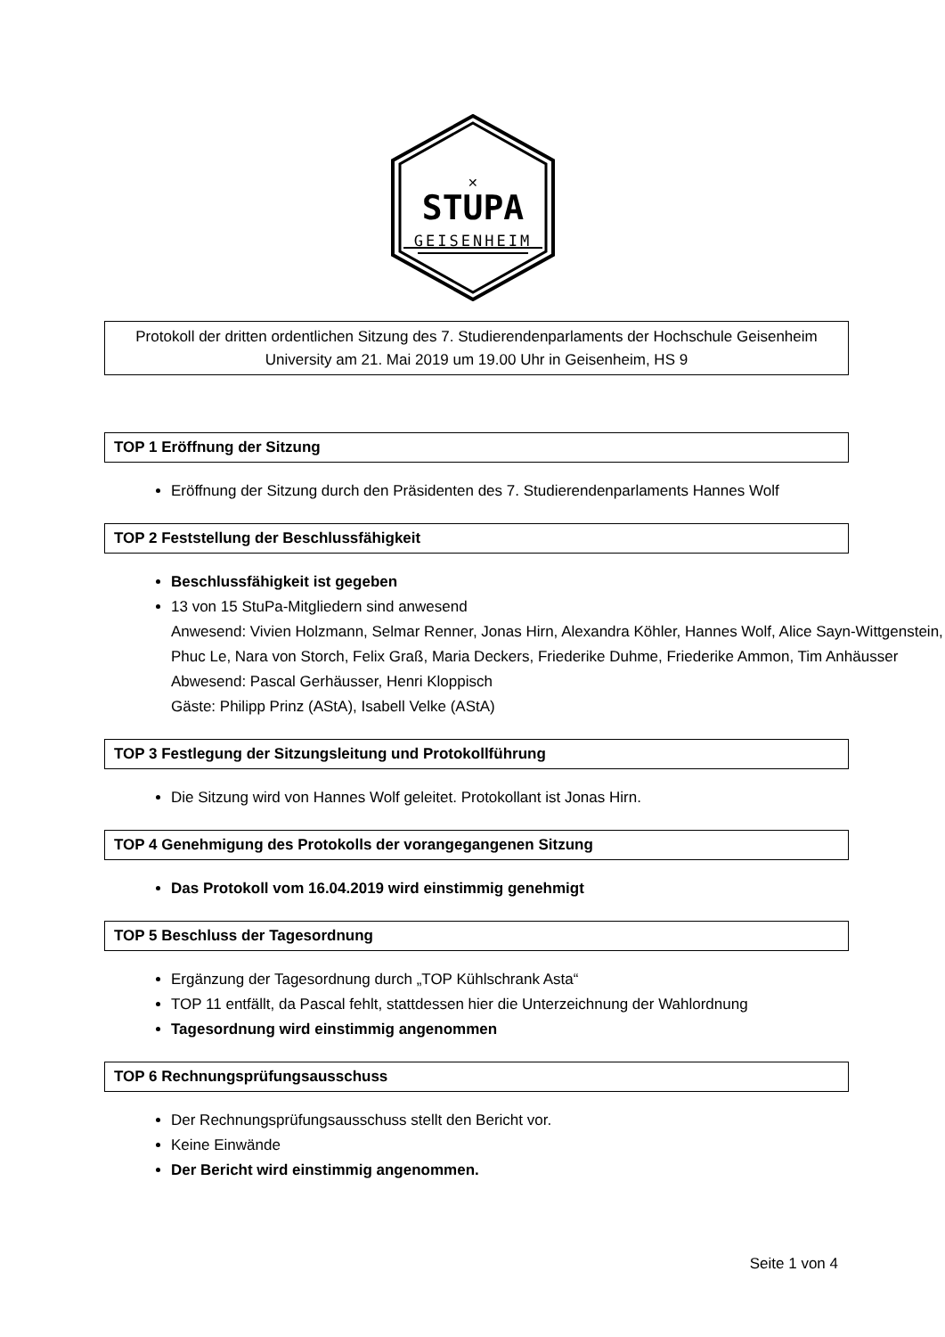✕
STUPA
GEISENHEIM
Protokoll der dritten ordentlichen Sitzung des 7. Studierendenparlaments der Hochschule Geisenheim University am 21. Mai 2019 um 19.00 Uhr in Geisenheim, HS 9
TOP 1 Eröffnung der Sitzung
Eröffnung der Sitzung durch den Präsidenten des 7. Studierendenparlaments Hannes Wolf
TOP 2 Feststellung der Beschlussfähigkeit
Beschlussfähigkeit ist gegeben
13 von 15 StuPa-Mitgliedern sind anwesend
Anwesend: Vivien Holzmann, Selmar Renner, Jonas Hirn, Alexandra Köhler, Hannes Wolf, Alice Sayn-Wittgenstein, Phuc Le, Nara von Storch, Felix Graß, Maria Deckers, Friederike Duhme, Friederike Ammon, Tim Anhäusser
Abwesend: Pascal Gerhäusser, Henri Kloppisch
Gäste: Philipp Prinz (AStA), Isabell Velke (AStA)
TOP 3 Festlegung der Sitzungsleitung und Protokollführung
Die Sitzung wird von Hannes Wolf geleitet. Protokollant ist Jonas Hirn.
TOP 4 Genehmigung des Protokolls der vorangegangenen Sitzung
Das Protokoll vom 16.04.2019 wird einstimmig genehmigt
TOP 5 Beschluss der Tagesordnung
Ergänzung der Tagesordnung durch „TOP Kühlschrank Asta“
TOP 11 entfällt, da Pascal fehlt, stattdessen hier die Unterzeichnung der Wahlordnung
Tagesordnung wird einstimmig angenommen
TOP 6 Rechnungsprüfungsausschuss
Der Rechnungsprüfungsausschuss stellt den Bericht vor.
Keine Einwände
Der Bericht wird einstimmig angenommen.
Seite 1 von 4